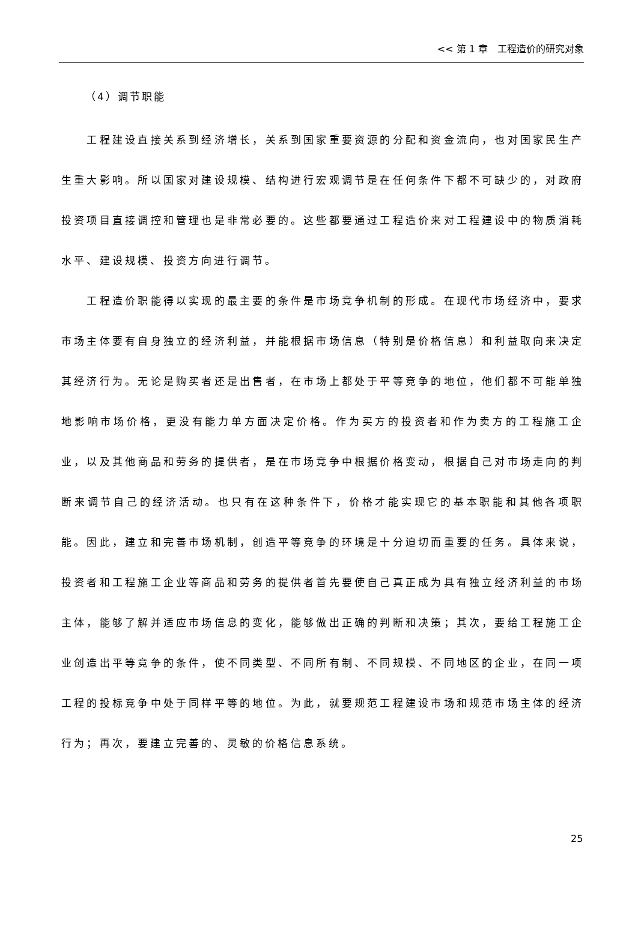<< 第 1 章　工程造价的研究对象
（4）调节职能
　　工程建设直接关系到经济增长，关系到国家重要资源的分配和资金流向，也对国家民生产生重大影响。所以国家对建设规模、结构进行宏观调节是在任何条件下都不可缺少的，对政府投资项目直接调控和管理也是非常必要的。这些都要通过工程造价来对工程建设中的物质消耗水平、建设规模、投资方向进行调节。
　　工程造价职能得以实现的最主要的条件是市场竞争机制的形成。在现代市场经济中，要求市场主体要有自身独立的经济利益，并能根据市场信息（特别是价格信息）和利益取向来决定其经济行为。无论是购买者还是出售者，在市场上都处于平等竞争的地位，他们都不可能单独地影响市场价格，更没有能力单方面决定价格。作为买方的投资者和作为卖方的工程施工企业，以及其他商品和劳务的提供者，是在市场竞争中根据价格变动，根据自己对市场走向的判断来调节自己的经济活动。也只有在这种条件下，价格才能实现它的基本职能和其他各项职能。因此，建立和完善市场机制，创造平等竞争的环境是十分迫切而重要的任务。具体来说，投资者和工程施工企业等商品和劳务的提供者首先要使自己真正成为具有独立经济利益的市场主体，能够了解并适应市场信息的变化，能够做出正确的判断和决策；其次，要给工程施工企业创造出平等竞争的条件，使不同类型、不同所有制、不同规模、不同地区的企业，在同一项工程的投标竞争中处于同样平等的地位。为此，就要规范工程建设市场和规范市场主体的经济行为；再次，要建立完善的、灵敏的价格信息系统。
25